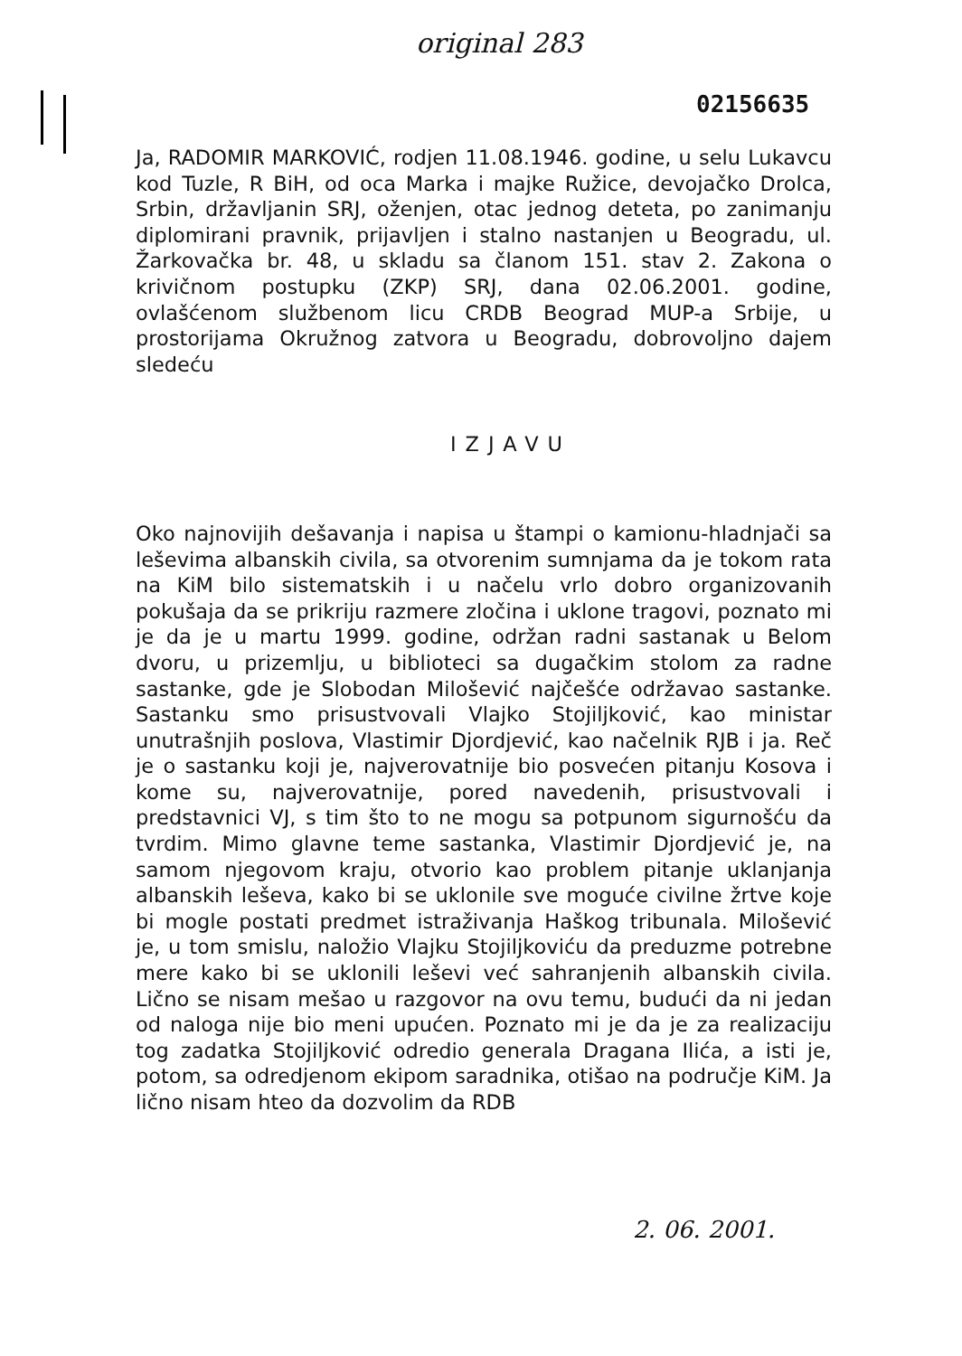original 283
02156635
Ja, RADOMIR MARKOVIĆ, rodjen 11.08.1946. godine, u selu Lukavcu kod Tuzle, R BiH, od oca Marka i majke Ružice, devojačko Drolca, Srbin, državljanin SRJ, oženjen, otac jednog deteta, po zanimanju diplomirani pravnik, prijavljen i stalno nastanjen u Beogradu, ul. Žarkovačka br. 48, u skladu sa članom 151. stav 2. Zakona o krivičnom postupku (ZKP) SRJ, dana 02.06.2001. godine, ovlašćenom službenom licu CRDB Beograd MUP-a Srbije, u prostorijama Okružnog zatvora u Beogradu, dobrovoljno dajem sledeću
IZJAVU
Oko najnovijih dešavanja i napisa u štampi o kamionu-hladnjači sa leševima albanskih civila, sa otvorenim sumnjama da je tokom rata na KiM bilo sistematskih i u načelu vrlo dobro organizovanih pokušaja da se prikriju razmere zločina i uklone tragovi, poznato mi je da je u martu 1999. godine, održan radni sastanak u Belom dvoru, u prizemlju, u biblioteci sa dugačkim stolom za radne sastanke, gde je Slobodan Milošević najčešće održavao sastanke. Sastanku smo prisustvovali Vlajko Stojiljković, kao ministar unutrašnjih poslova, Vlastimir Djordjević, kao načelnik RJB i ja. Reč je o sastanku koji je, najverovatnije bio posvećen pitanju Kosova i kome su, najverovatnije, pored navedenih, prisustvovali i predstavnici VJ, s tim što to ne mogu sa potpunom sigurnošću da tvrdim. Mimo glavne teme sastanka, Vlastimir Djordjević je, na samom njegovom kraju, otvorio kao problem pitanje uklanjanja albanskih leševa, kako bi se uklonile sve moguće civilne žrtve koje bi mogle postati predmet istraživanja Haškog tribunala. Milošević je, u tom smislu, naložio Vlajku Stojiljkoviću da preduzme potrebne mere kako bi se uklonili leševi već sahranjenih albanskih civila. Lično se nisam mešao u razgovor na ovu temu, budući da ni jedan od naloga nije bio meni upućen. Poznato mi je da je za realizaciju tog zadatka Stojiljković odredio generala Dragana Ilića, a isti je, potom, sa odredjenom ekipom saradnika, otišao na područje KiM. Ja lično nisam hteo da dozvolim da RDB
2. 06. 2001.